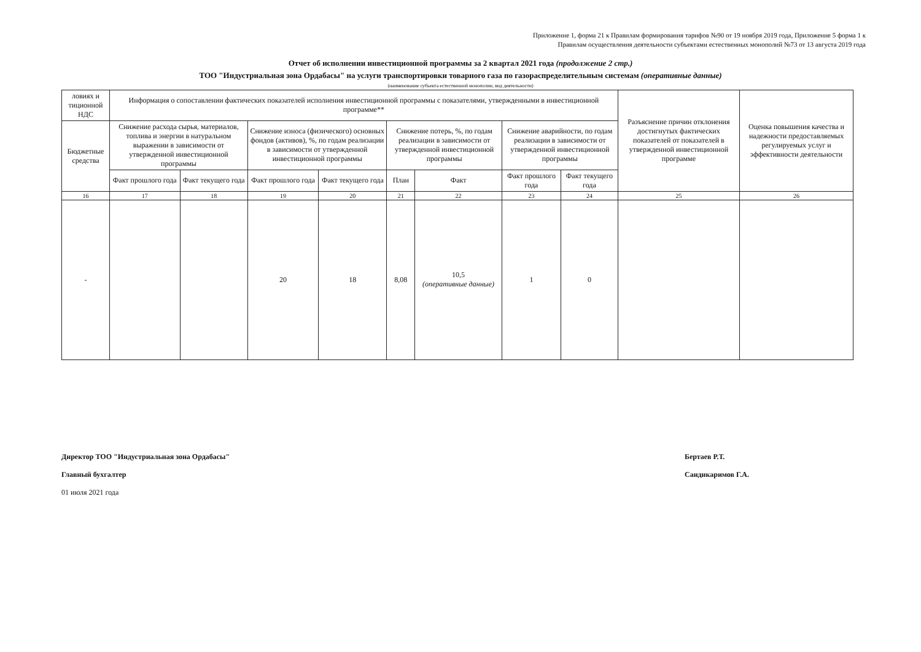Приложение 1, форма 21 к Правилам формирования тарифов №90 от 19 ноября 2019 года, Приложение 5 форма 1 к
Правилам осуществления деятельности субъектами естественных монополий №73 от 13 августа 2019 года
Отчет об исполнении инвестиционной программы за 2 квартал 2021 года (продолжение 2 стр.)
ТОО "Индустриальная зона Ордабасы" на услуги транспортировки товарного газа по газораспределительным системам (оперативные данные)
(наименование субъекта естественной монополии, вид деятельности)
| ловиях и тиционной НДС | Информация о сопоставлении фактических показателей исполнения инвестиционной программы с показателями, утвержденными в инвестиционной программе** | | | | | | | | Разъяснение причин отклонения достигнутых фактических показателей от показателей в утвержденной инвестиционной программе | Оценка повышения качества и надежности предоставляемых регулируемых услуг и эффективности деятельности |
| --- | --- | --- | --- | --- | --- | --- | --- | --- | --- | --- |
| Бюджетные средства | Снижение расхода сырья, материалов, топлива и энергии в натуральном выражении в зависимости от утвержденной инвестиционной программы | | Снижение износа (физического) основных фондов (активов), %, по годам реализации в зависимости от утвержденной инвестиционной программы | | Снижение потерь, %, по годам реализации в зависимости от утвержденной инвестиционной программы | | Снижение аварийности, по годам реализации в зависимости от утвержденной инвестиционной программы | | | |
| | Факт прошлого года | Факт текущего года | Факт прошлого года | Факт текущего года | План | Факт | Факт прошлого года | Факт текущего года | | |
| 16 | 17 | 18 | 19 | 20 | 21 | 22 | 23 | 24 | 25 | 26 |
| - | | | 20 | 18 | 8,08 | 10,5 (оперативные данные) | 1 | 0 | | |
Директор ТОО "Индустриальная зона Ордабасы"
Главный бухгалтер
01 июля 2021 года
Бертаев Р.Т.
Саидикаримов Г.А.